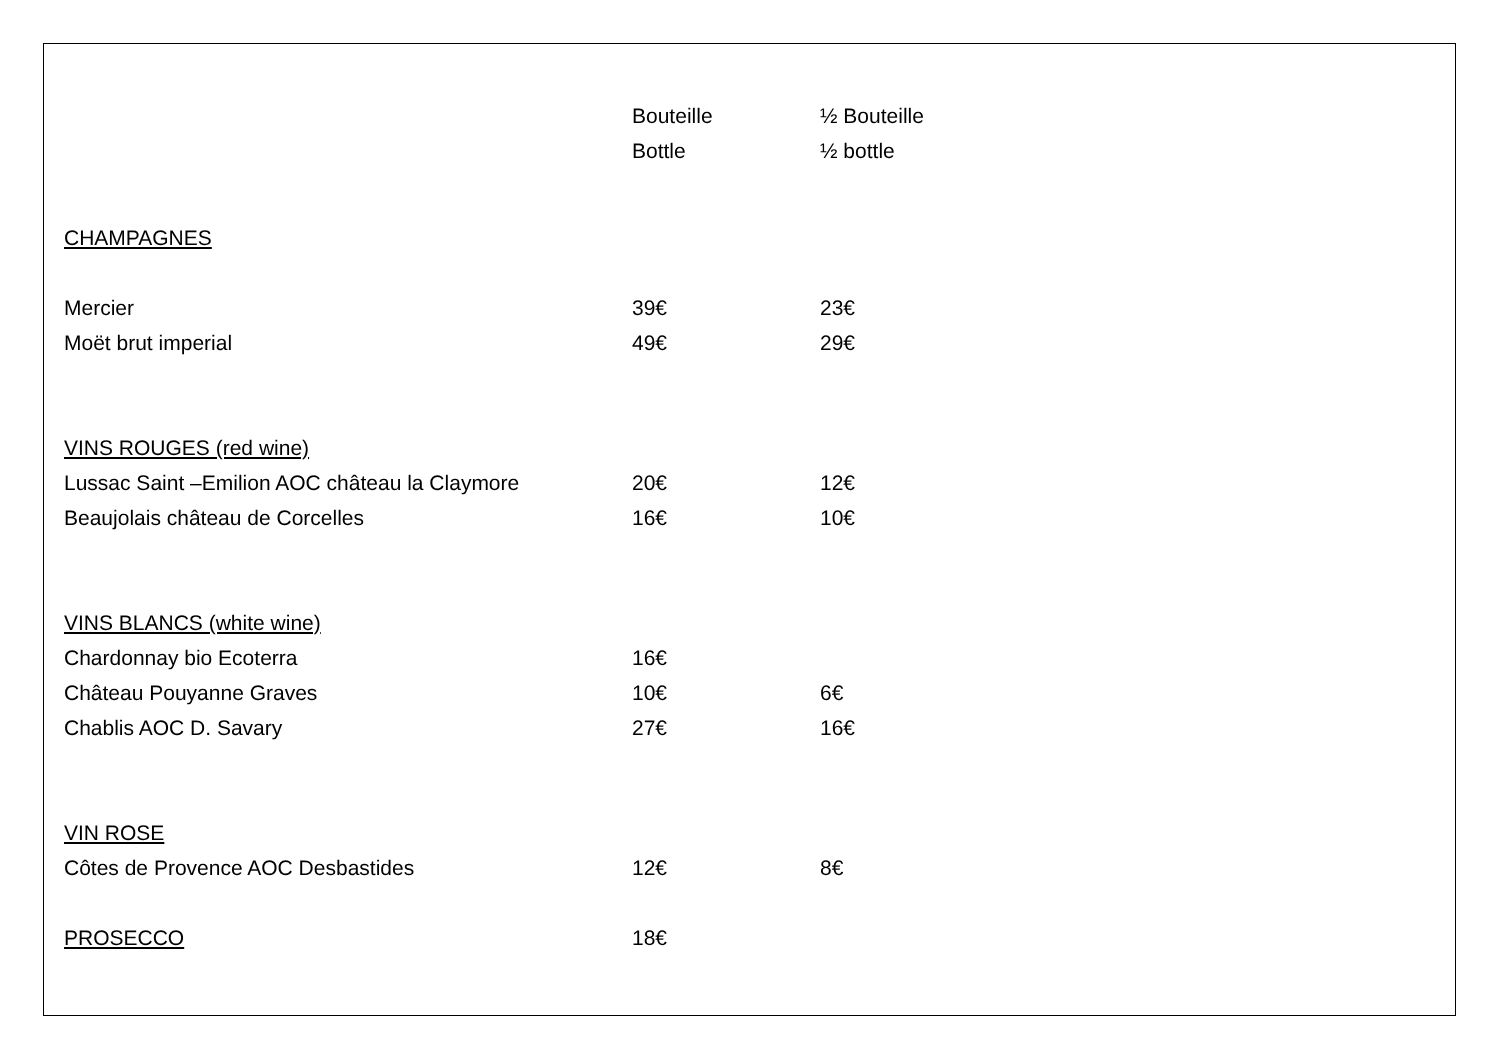| | Bouteille | ½ Bouteille |
| | Bottle | ½ bottle |
| CHAMPAGNES | | |
| Mercier | 39€ | 23€ |
| Moët brut imperial | 49€ | 29€ |
| VINS ROUGES (red wine) | | |
| Lussac Saint –Emilion AOC château la Claymore | 20€ | 12€ |
| Beaujolais château de Corcelles | 16€ | 10€ |
| VINS BLANCS (white wine) | | |
| Chardonnay bio Ecoterra | 16€ | |
| Château Pouyanne Graves | 10€ | 6€ |
| Chablis AOC D. Savary | 27€ | 16€ |
| VIN ROSE | | |
| Côtes de Provence AOC Desbastides | 12€ | 8€ |
| PROSECCO | 18€ | |